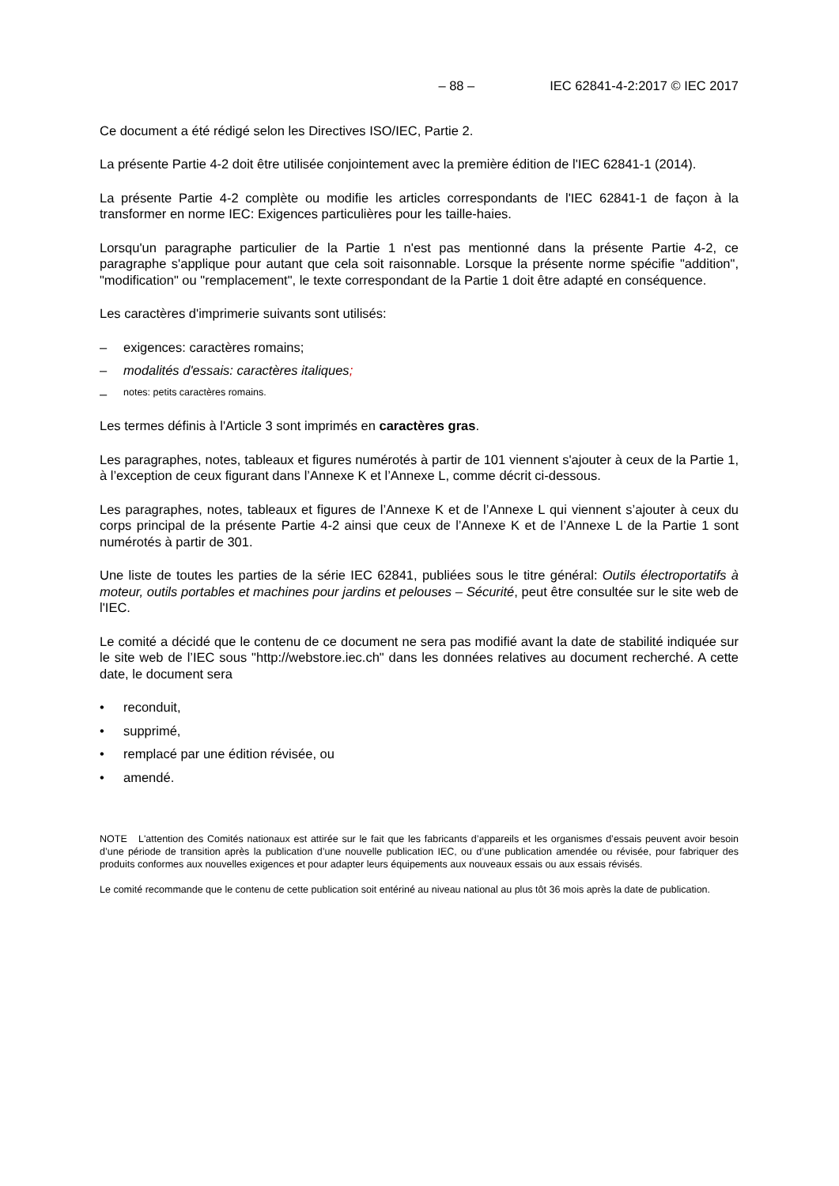– 88 – IEC 62841-4-2:2017 © IEC 2017
Ce document a été rédigé selon les Directives ISO/IEC, Partie 2.
La présente Partie 4-2 doit être utilisée conjointement avec la première édition de l'IEC 62841-1 (2014).
La présente Partie 4-2 complète ou modifie les articles correspondants de l'IEC 62841-1 de façon à la transformer en norme IEC: Exigences particulières pour les taille-haies.
Lorsqu'un paragraphe particulier de la Partie 1 n'est pas mentionné dans la présente Partie 4-2, ce paragraphe s'applique pour autant que cela soit raisonnable. Lorsque la présente norme spécifie "addition", "modification" ou "remplacement", le texte correspondant de la Partie 1 doit être adapté en conséquence.
Les caractères d'imprimerie suivants sont utilisés:
– exigences: caractères romains;
– modalités d'essais: caractères italiques;
– notes: petits caractères romains.
Les termes définis à l'Article 3 sont imprimés en caractères gras.
Les paragraphes, notes, tableaux et figures numérotés à partir de 101 viennent s'ajouter à ceux de la Partie 1, à l’exception de ceux figurant dans l’Annexe K et l’Annexe L, comme décrit ci-dessous.
Les paragraphes, notes, tableaux et figures de l’Annexe K et de l’Annexe L qui viennent s’ajouter à ceux du corps principal de la présente Partie 4-2 ainsi que ceux de l’Annexe K et de l’Annexe L de la Partie 1 sont numérotés à partir de 301.
Une liste de toutes les parties de la série IEC 62841, publiées sous le titre général: Outils électroportatifs à moteur, outils portables et machines pour jardins et pelouses – Sécurité, peut être consultée sur le site web de l'IEC.
Le comité a décidé que le contenu de ce document ne sera pas modifié avant la date de stabilité indiquée sur le site web de l’IEC sous "http://webstore.iec.ch" dans les données relatives au document recherché. A cette date, le document sera
• reconduit,
• supprimé,
• remplacé par une édition révisée, ou
• amendé.
NOTE L'attention des Comités nationaux est attirée sur le fait que les fabricants d’appareils et les organismes d’essais peuvent avoir besoin d’une période de transition après la publication d’une nouvelle publication IEC, ou d’une publication amendée ou révisée, pour fabriquer des produits conformes aux nouvelles exigences et pour adapter leurs équipements aux nouveaux essais ou aux essais révisés.
Le comité recommande que le contenu de cette publication soit entériné au niveau national au plus tôt 36 mois après la date de publication.